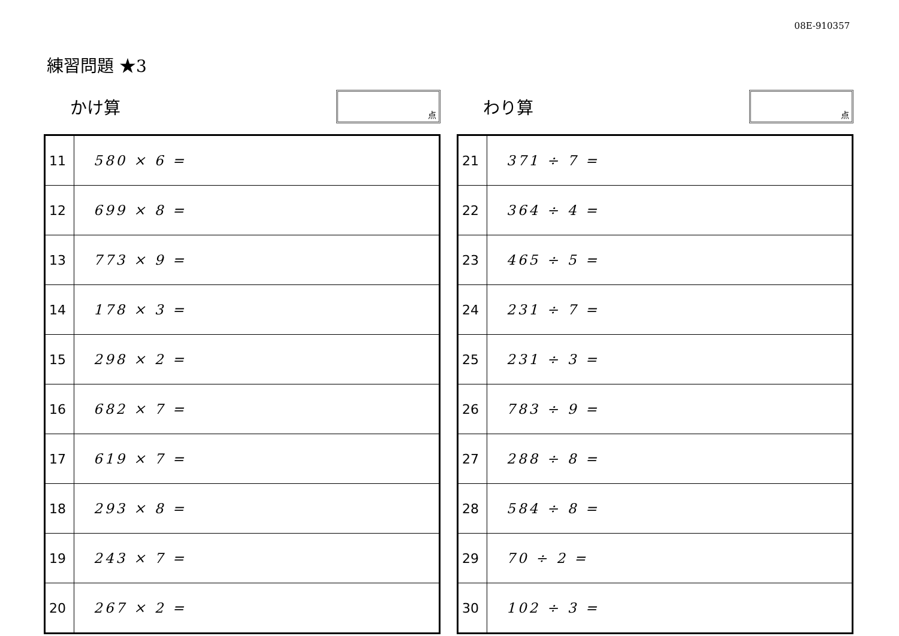08E-910357
練習問題 ★3
かけ算
点
| 11 | 580 × 6 = |
| 12 | 699 × 8 = |
| 13 | 773 × 9 = |
| 14 | 178 × 3 = |
| 15 | 298 × 2 = |
| 16 | 682 × 7 = |
| 17 | 619 × 7 = |
| 18 | 293 × 8 = |
| 19 | 243 × 7 = |
| 20 | 267 × 2 = |
わり算
点
| 21 | 371 ÷ 7 = |
| 22 | 364 ÷ 4 = |
| 23 | 465 ÷ 5 = |
| 24 | 231 ÷ 7 = |
| 25 | 231 ÷ 3 = |
| 26 | 783 ÷ 9 = |
| 27 | 288 ÷ 8 = |
| 28 | 584 ÷ 8 = |
| 29 | 70 ÷ 2 = |
| 30 | 102 ÷ 3 = |